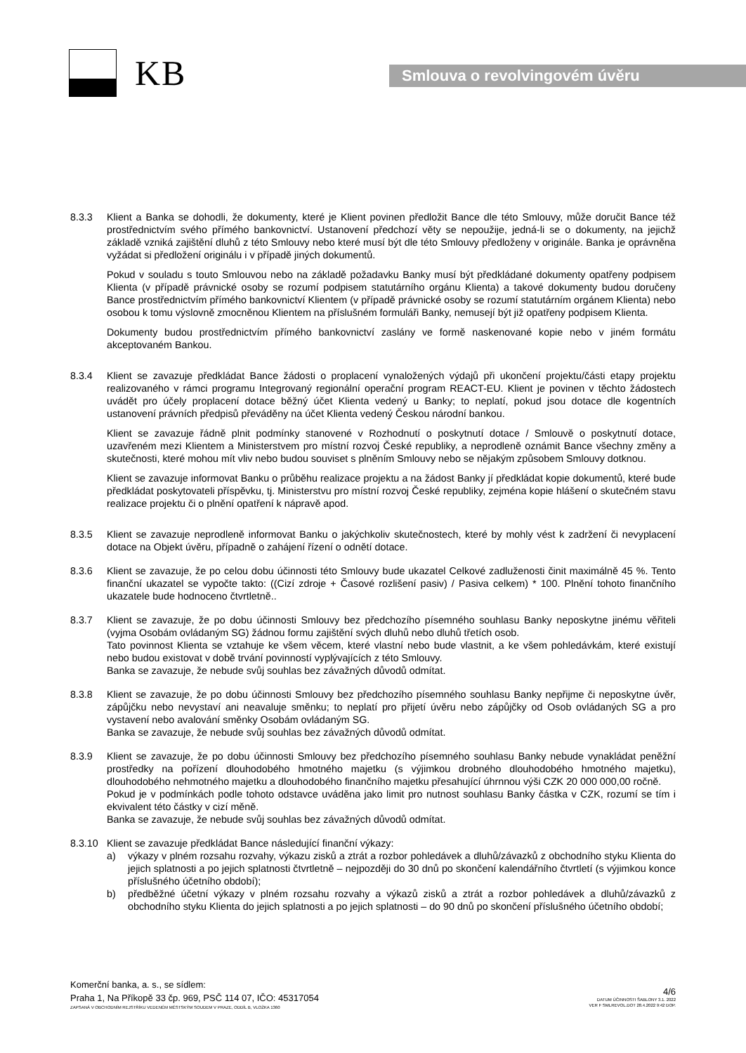KB
Smlouva o revolvingovém úvěru
8.3.3 Klient a Banka se dohodli, že dokumenty, které je Klient povinen předložit Bance dle této Smlouvy, může doručit Bance též prostřednictvím svého přímého bankovnictví. Ustanovení předchozí věty se nepoužije, jedná-li se o dokumenty, na jejichž základě vzniká zajištění dluhů z této Smlouvy nebo které musí být dle této Smlouvy předloženy v originále. Banka je oprávněna vyžádat si předložení originálu i v případě jiných dokumentů.
Pokud v souladu s touto Smlouvou nebo na základě požadavku Banky musí být předkládané dokumenty opatřeny podpisem Klienta (v případě právnické osoby se rozumí podpisem statutárního orgánu Klienta) a takové dokumenty budou doručeny Bance prostřednictvím přímého bankovnictví Klientem (v případě právnické osoby se rozumí statutárním orgánem Klienta) nebo osobou k tomu výslovně zmocněnou Klientem na příslušném formuláři Banky, nemusejí být již opatřeny podpisem Klienta.
Dokumenty budou prostřednictvím přímého bankovnictví zaslány ve formě naskenované kopie nebo v jiném formátu akceptovaném Bankou.
8.3.4 Klient se zavazuje předkládat Bance žádosti o proplacení vynaložených výdajů při ukončení projektu/části etapy projektu realizovaného v rámci programu Integrovaný regionální operační program REACT-EU. Klient je povinen v těchto žádostech uvádět pro účely proplacení dotace běžný účet Klienta vedený u Banky; to neplatí, pokud jsou dotace dle kogentních ustanovení právních předpisů převáděny na účet Klienta vedený Českou národní bankou.
Klient se zavazuje řádně plnit podmínky stanovené v Rozhodnutí o poskytnutí dotace / Smlouvě o poskytnutí dotace, uzavřeném mezi Klientem a Ministerstvem pro místní rozvoj České republiky, a neprodleně oznámit Bance všechny změny a skutečnosti, které mohou mít vliv nebo budou souviset s plněním Smlouvy nebo se nějakým způsobem Smlouvy dotknou.
Klient se zavazuje informovat Banku o průběhu realizace projektu a na žádost Banky jí předkládat kopie dokumentů, které bude předkládat poskytovateli příspěvku, tj. Ministerstvu pro místní rozvoj České republiky, zejména kopie hlášení o skutečném stavu realizace projektu či o plnění opatření k nápravě apod.
8.3.5 Klient se zavazuje neprodleně informovat Banku o jakýchkoliv skutečnostech, které by mohly vést k zadržení či nevyplacení dotace na Objekt úvěru, případně o zahájení řízení o odnětí dotace.
8.3.6 Klient se zavazuje, že po celou dobu účinnosti této Smlouvy bude ukazatel Celkové zadluženosti činit maximálně 45 %. Tento finanční ukazatel se vypočte takto: ((Cizí zdroje + Časové rozlišení pasiv) / Pasiva celkem) * 100. Plnění tohoto finančního ukazatele bude hodnoceno čtvrtletně..
8.3.7 Klient se zavazuje, že po dobu účinnosti Smlouvy bez předchozího písemného souhlasu Banky neposkytne jinému věřiteli (vyjma Osobám ovládaným SG) žádnou formu zajištění svých dluhů nebo dluhů třetích osob.
Tato povinnost Klienta se vztahuje ke všem věcem, které vlastní nebo bude vlastnit, a ke všem pohledávkám, které existují nebo budou existovat v době trvání povinností vyplývajících z této Smlouvy.
Banka se zavazuje, že nebude svůj souhlas bez závažných důvodů odmítat.
8.3.8 Klient se zavazuje, že po dobu účinnosti Smlouvy bez předchozího písemného souhlasu Banky nepřijme či neposkytne úvěr, zápůjčku nebo nevystaví ani neavaluje směnku; to neplatí pro přijetí úvěru nebo zápůjčky od Osob ovládaných SG a pro vystavení nebo avalování směnky Osobám ovládaným SG.
Banka se zavazuje, že nebude svůj souhlas bez závažných důvodů odmítat.
8.3.9 Klient se zavazuje, že po dobu účinnosti Smlouvy bez předchozího písemného souhlasu Banky nebude vynakládat peněžní prostředky na pořízení dlouhodobého hmotného majetku (s výjimkou drobného dlouhodobého hmotného majetku), dlouhodobého nehmotného majetku a dlouhodobého finančního majetku přesahující úhrnnou výši CZK 20 000 000,00 ročně.
Pokud je v podmínkách podle tohoto odstavce uváděna jako limit pro nutnost souhlasu Banky částka v CZK, rozumí se tím i ekvivalent této částky v cizí měně.
Banka se zavazuje, že nebude svůj souhlas bez závažných důvodů odmítat.
8.3.10 Klient se zavazuje předkládat Bance následující finanční výkazy:
a) výkazy v plném rozsahu rozvahy, výkazu zisků a ztrát a rozbor pohledávek a dluhů/závazků z obchodního styku Klienta do jejich splatnosti a po jejich splatnosti čtvrtletně – nejpozději do 30 dnů po skončení kalendářního čtvrtletí (s výjimkou konce příslušného účetního období);
b) předběžné účetní výkazy v plném rozsahu rozvahy a výkazů zisků a ztrát a rozbor pohledávek a dluhů/závazků z obchodního styku Klienta do jejich splatnosti a po jejich splatnosti – do 90 dnů po skončení příslušného účetního období;
Komerční banka, a. s., se sídlem:
Praha 1, Na Příkopě 33 čp. 969, PSČ 114 07, IČO: 45317054
ZAPSANÁ V OBCHODNÍM REJSTŘÍKU VEDENÉM MĚSTSKÝM SOUDEM V PRAZE, ODDÍL B, VLOŽKA 1360
4/6
DATUM ÚČINNOSTI ŠABLONY 3.1. 2022
VER F SMLREVOL.DOT 28.4.2022 9:42 DOP.